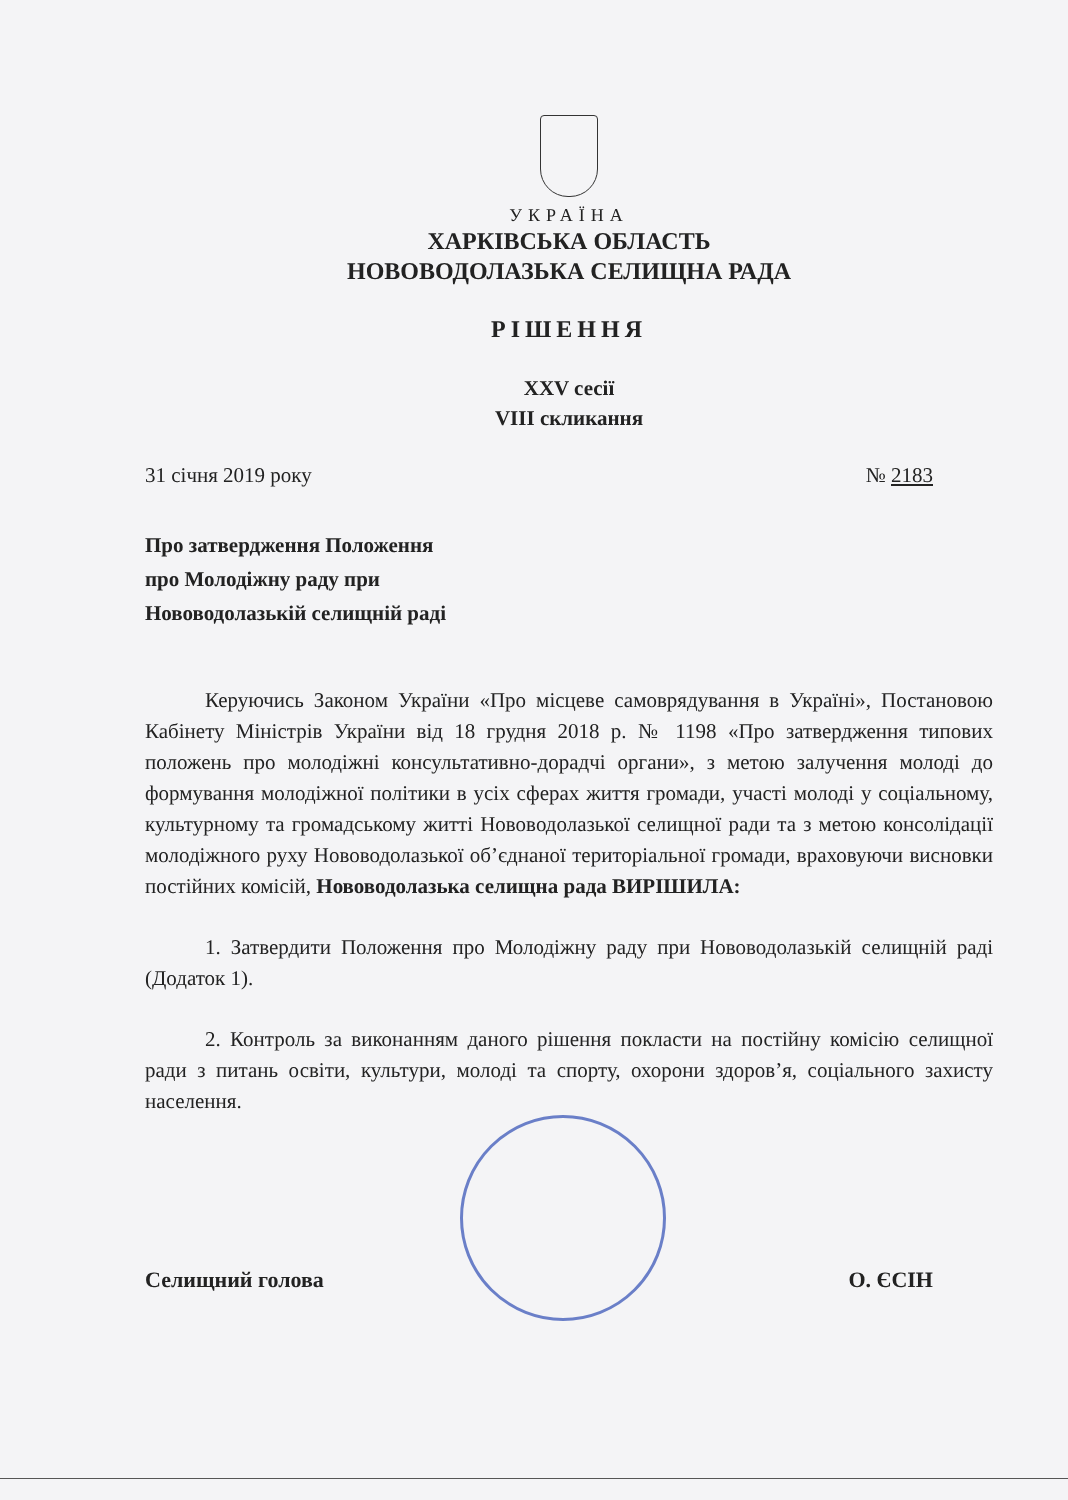УКРАЇНА
ХАРКІВСЬКА ОБЛАСТЬ
НОВОВОДОЛАЗЬКА СЕЛИЩНА РАДА
РІШЕННЯ
XXV сесії
VIII скликання
31 січня 2019 року № 2183
Про затвердження Положення
про Молодіжну раду при
Нововодолазькій селищній раді
Керуючись Законом України «Про місцеве самоврядування в Україні», Постановою Кабінету Міністрів України від 18 грудня 2018 р. № 1198 «Про затвердження типових положень про молодіжні консультативно-дорадчі органи», з метою залучення молоді до формування молодіжної політики в усіх сферах життя громади, участі молоді у соціальному, культурному та громадському житті Нововодолазької селищної ради та з метою консолідації молодіжного руху Нововодолазької об’єднаної територіальної громади, враховуючи висновки постійних комісій, Нововодолазька селищна рада ВИРІШИЛА:
1. Затвердити Положення про Молодіжну раду при Нововодолазькій селищній раді (Додаток 1).
2. Контроль за виконанням даного рішення покласти на постійну комісію селищної ради з питань освіти, культури, молоді та спорту, охорони здоров’я, соціального захисту населення.
Селищний голова О. ЄСІН